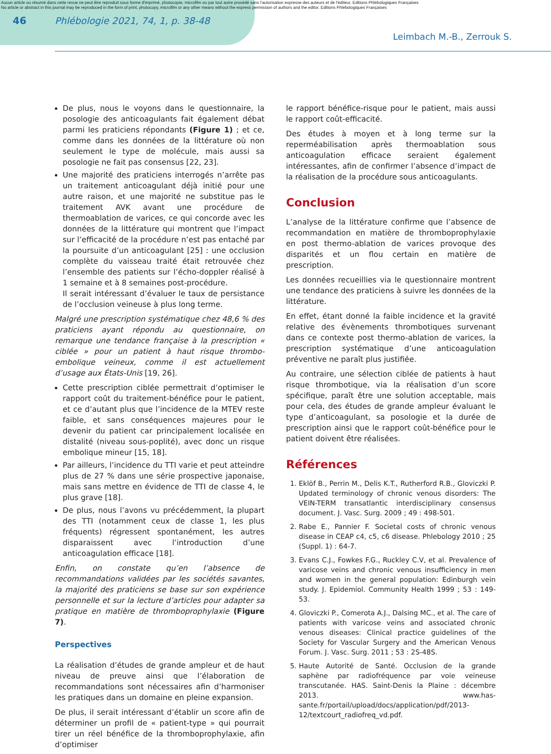Aucun article ou résumé dans cette revue ne peut être reproduit sous forme d'imprimé, photocopie, microfilm ou par tout autre procédé sans l'autorisation expresse des auteurs et de l'éditeur. Editions Phlébologiques Françaises
No article or abstract in this journal may be reproduced in the form of print, photocopy, microfilm or any other means without the express permission of authors and the editor. Editions Phlébologiques Françaises
46 Phlébologie 2021, 74, 1, p. 38-48
Leimbach M.-B., Zerrouk S.
De plus, nous le voyons dans le questionnaire, la posologie des anticoagulants fait également débat parmi les praticiens répondants (Figure 1) ; et ce, comme dans les données de la littérature où non seulement le type de molécule, mais aussi sa posologie ne fait pas consensus [22, 23].
Une majorité des praticiens interrogés n’arrête pas un traitement anticoagulant déjà initié pour une autre raison, et une majorité ne substitue pas le traitement AVK avant une procédure de thermoablation de varices, ce qui concorde avec les données de la littérature qui montrent que l’impact sur l’efficacité de la procédure n’est pas entaché par la poursuite d’un anticoagulant [25] : une occlusion complète du vaisseau traité était retrouvée chez l’ensemble des patients sur l’écho-doppler réalisé à 1 semaine et à 8 semaines post-procédure.
Il serait intéressant d’évaluer le taux de persistance de l’occlusion veineuse à plus long terme.
Malgré une prescription systématique chez 48,6 % des praticiens ayant répondu au questionnaire, on remarque une tendance française à la prescription « ciblée » pour un patient à haut risque thrombo-embolique veineux, comme il est actuellement d’usage aux États-Unis [19, 26].
Cette prescription ciblée permettrait d’optimiser le rapport coût du traitement-bénéfice pour le patient, et ce d’autant plus que l’incidence de la MTEV reste faible, et sans conséquences majeures pour le devenir du patient car principalement localisée en distalité (niveau sous-poplité), avec donc un risque embolique mineur [15, 18].
Par ailleurs, l’incidence du TTI varie et peut atteindre plus de 27 % dans une série prospective japonaise, mais sans mettre en évidence de TTI de classe 4, le plus grave [18].
De plus, nous l’avons vu précédemment, la plupart des TTI (notamment ceux de classe 1, les plus fréquents) régressent spontanément, les autres disparaissent avec l’introduction d’une anticoagulation efficace [18].
Enfin, on constate qu’en l’absence de recommandations validées par les sociétés savantes, la majorité des praticiens se base sur son expérience personnelle et sur la lecture d’articles pour adapter sa pratique en matière de thromboprophylaxie (Figure 7).
Perspectives
La réalisation d’études de grande ampleur et de haut niveau de preuve ainsi que l’élaboration de recommandations sont nécessaires afin d’harmoniser les pratiques dans un domaine en pleine expansion.
De plus, il serait intéressant d’établir un score afin de déterminer un profil de « patient-type » qui pourrait tirer un réel bénéfice de la thromboprophylaxie, afin d’optimiser
le rapport bénéfice-risque pour le patient, mais aussi le rapport coût-efficacité.
Des études à moyen et à long terme sur la reperméabilisation après thermoablation sous anticoagulation efficace seraient également intéressantes, afin de confirmer l’absence d’impact de la réalisation de la procédure sous anticoagulants.
Conclusion
L’analyse de la littérature confirme que l’absence de recommandation en matière de thromboprophylaxie en post thermo-ablation de varices provoque des disparités et un flou certain en matière de prescription.
Les données recueillies via le questionnaire montrent une tendance des praticiens à suivre les données de la littérature.
En effet, étant donné la faible incidence et la gravité relative des évènements thrombotiques survenant dans ce contexte post thermo-ablation de varices, la prescription systématique d’une anticoagulation préventive ne paraît plus justifiée.
Au contraire, une sélection ciblée de patients à haut risque thrombotique, via la réalisation d’un score spécifique, paraît être une solution acceptable, mais pour cela, des études de grande ampleur évaluant le type d’anticoagulant, sa posologie et la durée de prescription ainsi que le rapport coût-bénéfice pour le patient doivent être réalisées.
Références
1. Eklöf B., Perrin M., Delis K.T., Rutherford R.B., Gloviczki P. Updated terminology of chronic venous disorders: The VEIN-TERM transatlantic interdisciplinary consensus document. J. Vasc. Surg. 2009 ; 49 : 498-501.
2. Rabe E., Pannier F. Societal costs of chronic venous disease in CEAP c4, c5, c6 disease. Phlebology 2010 ; 25 (Suppl. 1) : 64-7.
3. Evans C.J., Fowkes F.G., Ruckley C.V, et al. Prevalence of varicose veins and chronic venous insufficiency in men and women in the general population: Edinburgh vein study. J. Epidemiol. Community Health 1999 ; 53 : 149-53.
4. Gloviczki P., Comerota A.J., Dalsing MC., et al. The care of patients with varicose veins and associated chronic venous diseases: Clinical practice guidelines of the Society for Vascular Surgery and the American Venous Forum. J. Vasc. Surg. 2011 ; 53 : 2S-48S.
5. Haute Autorité de Santé. Occlusion de la grande saphène par radiofréquence par voie veineuse transcutanée. HAS. Saint-Denis la Plaine : décembre 2013. www.has-sante.fr/portail/upload/docs/application/pdf/2013-12/textcourt_radiofreq_vd.pdf.